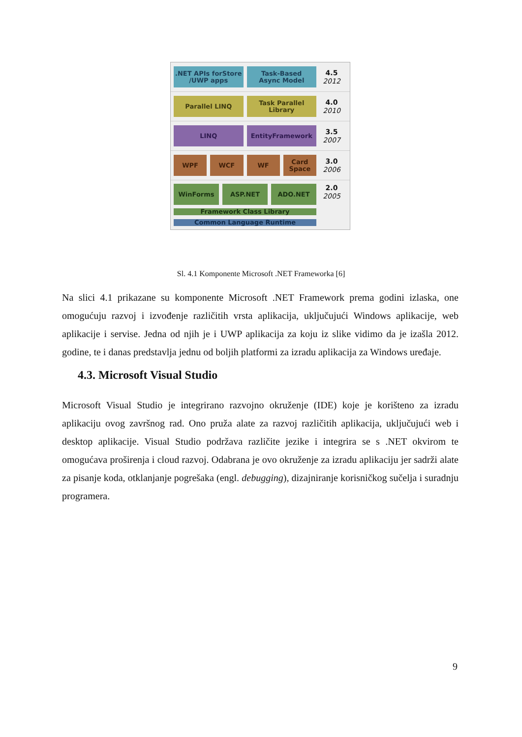.NET APIs forStore
/UWP apps
Task-Based
Async Model
4.5
2012
Parallel LINQ Task Parallel
Library
4.0
2010
LINQ EntityFramework
3.5
2007
WPF WCF WF Card
Space
3.0
2006
WinForms ASP.NET ADO.NET
Framework Class Library
Common Language Runtime
2.0
2005
Sl. 4.1 Komponente Microsoft .NET Frameworka [6]
Na slici 4.1 prikazane su komponente Microsoft .NET Framework prema godini izlaska, one omogućuju razvoj i izvođenje različitih vrsta aplikacija, uključujući Windows aplikacije, web aplikacije i servise. Jedna od njih je i UWP aplikacija za koju iz slike vidimo da je izašla 2012. godine, te i danas predstavlja jednu od boljih platformi za izradu aplikacija za Windows uređaje.
4.3. Microsoft Visual Studio
Microsoft Visual Studio je integrirano razvojno okruženje (IDE) koje je korišteno za izradu aplikaciju ovog završnog rad. Ono pruža alate za razvoj različitih aplikacija, uključujući web i desktop aplikacije. Visual Studio podržava različite jezike i integrira se s .NET okvirom te omogućava proširenja i cloud razvoj. Odabrana je ovo okruženje za izradu aplikaciju jer sadrži alate za pisanje koda, otklanjanje pogrešaka (engl. debugging), dizajniranje korisničkog sučelja i suradnju programera.
9